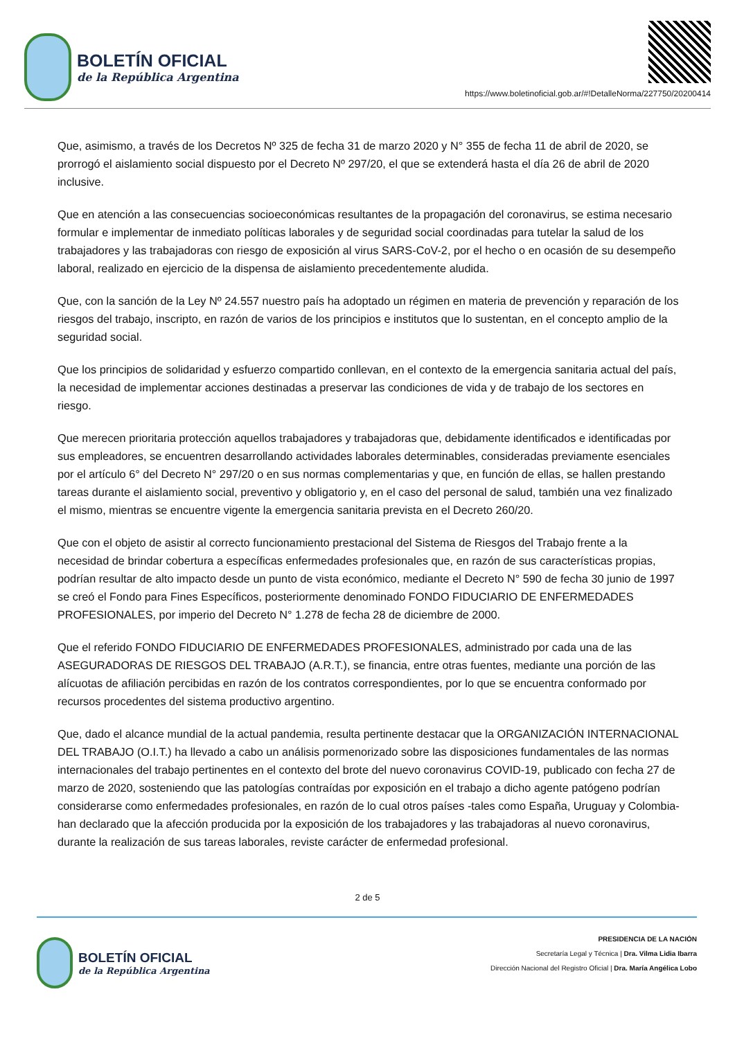BOLETÍN OFICIAL
de la República Argentina
https://www.boletinoficial.gob.ar/#!DetalleNorma/227750/20200414
Que, asimismo, a través de los Decretos Nº 325 de fecha 31 de marzo 2020 y N° 355 de fecha 11 de abril de 2020, se prorrogó el aislamiento social dispuesto por el Decreto Nº 297/20, el que se extenderá hasta el día 26 de abril de 2020 inclusive.
Que en atención a las consecuencias socioeconómicas resultantes de la propagación del coronavirus, se estima necesario formular e implementar de inmediato políticas laborales y de seguridad social coordinadas para tutelar la salud de los trabajadores y las trabajadoras con riesgo de exposición al virus SARS-CoV-2, por el hecho o en ocasión de su desempeño laboral, realizado en ejercicio de la dispensa de aislamiento precedentemente aludida.
Que, con la sanción de la Ley Nº 24.557 nuestro país ha adoptado un régimen en materia de prevención y reparación de los riesgos del trabajo, inscripto, en razón de varios de los principios e institutos que lo sustentan, en el concepto amplio de la seguridad social.
Que los principios de solidaridad y esfuerzo compartido conllevan, en el contexto de la emergencia sanitaria actual del país, la necesidad de implementar acciones destinadas a preservar las condiciones de vida y de trabajo de los sectores en riesgo.
Que merecen prioritaria protección aquellos trabajadores y trabajadoras que, debidamente identificados e identificadas por sus empleadores, se encuentren desarrollando actividades laborales determinables, consideradas previamente esenciales por el artículo 6° del Decreto N° 297/20 o en sus normas complementarias y que, en función de ellas, se hallen prestando tareas durante el aislamiento social, preventivo y obligatorio y, en el caso del personal de salud, también una vez finalizado el mismo, mientras se encuentre vigente la emergencia sanitaria prevista en el Decreto 260/20.
Que con el objeto de asistir al correcto funcionamiento prestacional del Sistema de Riesgos del Trabajo frente a la necesidad de brindar cobertura a específicas enfermedades profesionales que, en razón de sus características propias, podrían resultar de alto impacto desde un punto de vista económico, mediante el Decreto N° 590 de fecha 30 junio de 1997 se creó el Fondo para Fines Específicos, posteriormente denominado FONDO FIDUCIARIO DE ENFERMEDADES PROFESIONALES, por imperio del Decreto N° 1.278 de fecha 28 de diciembre de 2000.
Que el referido FONDO FIDUCIARIO DE ENFERMEDADES PROFESIONALES, administrado por cada una de las ASEGURADORAS DE RIESGOS DEL TRABAJO (A.R.T.), se financia, entre otras fuentes, mediante una porción de las alícuotas de afiliación percibidas en razón de los contratos correspondientes, por lo que se encuentra conformado por recursos procedentes del sistema productivo argentino.
Que, dado el alcance mundial de la actual pandemia, resulta pertinente destacar que la ORGANIZACIÓN INTERNACIONAL DEL TRABAJO (O.I.T.) ha llevado a cabo un análisis pormenorizado sobre las disposiciones fundamentales de las normas internacionales del trabajo pertinentes en el contexto del brote del nuevo coronavirus COVID-19, publicado con fecha 27 de marzo de 2020, sosteniendo que las patologías contraídas por exposición en el trabajo a dicho agente patógeno podrían considerarse como enfermedades profesionales, en razón de lo cual otros países -tales como España, Uruguay y Colombia- han declarado que la afección producida por la exposición de los trabajadores y las trabajadoras al nuevo coronavirus, durante la realización de sus tareas laborales, reviste carácter de enfermedad profesional.
2 de 5
BOLETÍN OFICIAL
de la República Argentina
PRESIDENCIA DE LA NACIÓN
Secretaría Legal y Técnica | Dra. Vilma Lidia Ibarra
Dirección Nacional del Registro Oficial | Dra. María Angélica Lobo